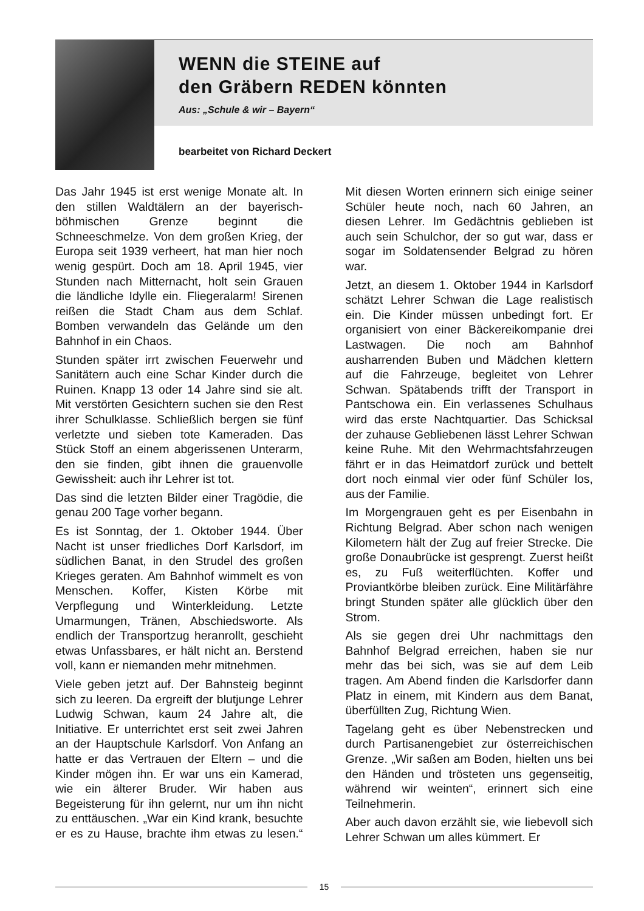WENN die STEINE auf
den Gräbern REDEN könnten
Aus: „Schule & wir – Bayern“
bearbeitet von Richard Deckert
Das Jahr 1945 ist erst wenige Monate alt. In den stillen Waldtälern an der bayerisch-böhmischen Grenze beginnt die Schneeschmelze. Von dem großen Krieg, der Europa seit 1939 verheert, hat man hier noch wenig gespürt. Doch am 18. April 1945, vier Stunden nach Mitternacht, holt sein Grauen die ländliche Idylle ein. Fliegeralarm! Sirenen reißen die Stadt Cham aus dem Schlaf. Bomben verwandeln das Gelände um den Bahnhof in ein Chaos.
Stunden später irrt zwischen Feuerwehr und Sanitätern auch eine Schar Kinder durch die Ruinen. Knapp 13 oder 14 Jahre sind sie alt. Mit verstörten Gesichtern suchen sie den Rest ihrer Schulklasse. Schließlich bergen sie fünf verletzte und sieben tote Kameraden. Das Stück Stoff an einem abgerissenen Unterarm, den sie finden, gibt ihnen die grauenvolle Gewissheit: auch ihr Lehrer ist tot.
Das sind die letzten Bilder einer Tragödie, die genau 200 Tage vorher begann.
Es ist Sonntag, der 1. Oktober 1944. Über Nacht ist unser friedliches Dorf Karlsdorf, im südlichen Banat, in den Strudel des großen Krieges geraten. Am Bahnhof wimmelt es von Menschen. Koffer, Kisten Körbe mit Verpflegung und Winterkleidung. Letzte Umarmungen, Tränen, Abschiedsworte. Als endlich der Transportzug heranrollt, geschieht etwas Unfassbares, er hält nicht an. Berstend voll, kann er niemanden mehr mitnehmen.
Viele geben jetzt auf. Der Bahnsteig beginnt sich zu leeren. Da ergreift der blutjunge Lehrer Ludwig Schwan, kaum 24 Jahre alt, die Initiative. Er unterrichtet erst seit zwei Jahren an der Hauptschule Karlsdorf. Von Anfang an hatte er das Vertrauen der Eltern – und die Kinder mögen ihn. Er war uns ein Kamerad, wie ein älterer Bruder. Wir haben aus Begeisterung für ihn gelernt, nur um ihn nicht zu enttäuschen. „War ein Kind krank, besuchte er es zu Hause, brachte ihm etwas zu lesen.“ Mit diesen Worten erinnern sich einige seiner Schüler heute noch, nach 60 Jahren, an diesen Lehrer. Im Gedächtnis geblieben ist auch sein Schulchor, der so gut war, dass er sogar im Soldatensender Belgrad zu hören war.
Jetzt, an diesem 1. Oktober 1944 in Karlsdorf schätzt Lehrer Schwan die Lage realistisch ein. Die Kinder müssen unbedingt fort. Er organisiert von einer Bäckereikompanie drei Lastwagen. Die noch am Bahnhof ausharrenden Buben und Mädchen klettern auf die Fahrzeuge, begleitet von Lehrer Schwan. Spätabends trifft der Transport in Pantschowa ein. Ein verlassenes Schulhaus wird das erste Nachtquartier. Das Schicksal der zuhause Gebliebenen lässt Lehrer Schwan keine Ruhe. Mit den Wehrmachtsfahrzeugen fährt er in das Heimatdorf zurück und bettelt dort noch einmal vier oder fünf Schüler los, aus der Familie.
Im Morgengrauen geht es per Eisenbahn in Richtung Belgrad. Aber schon nach wenigen Kilometern hält der Zug auf freier Strecke. Die große Donaubrücke ist gesprengt. Zuerst heißt es, zu Fuß weiterflüchten. Koffer und Proviantkörbe bleiben zurück. Eine Militärfähre bringt Stunden später alle glücklich über den Strom.
Als sie gegen drei Uhr nachmittags den Bahnhof Belgrad erreichen, haben sie nur mehr das bei sich, was sie auf dem Leib tragen. Am Abend finden die Karlsdorfer dann Platz in einem, mit Kindern aus dem Banat, überfüllten Zug, Richtung Wien.
Tagelang geht es über Nebenstrecken und durch Partisanengebiet zur österreichischen Grenze. „Wir saßen am Boden, hielten uns bei den Händen und trösteten uns gegenseitig, während wir weinten“, erinnert sich eine Teilnehmerin.
Aber auch davon erzählt sie, wie liebevoll sich Lehrer Schwan um alles kümmert. Er
15